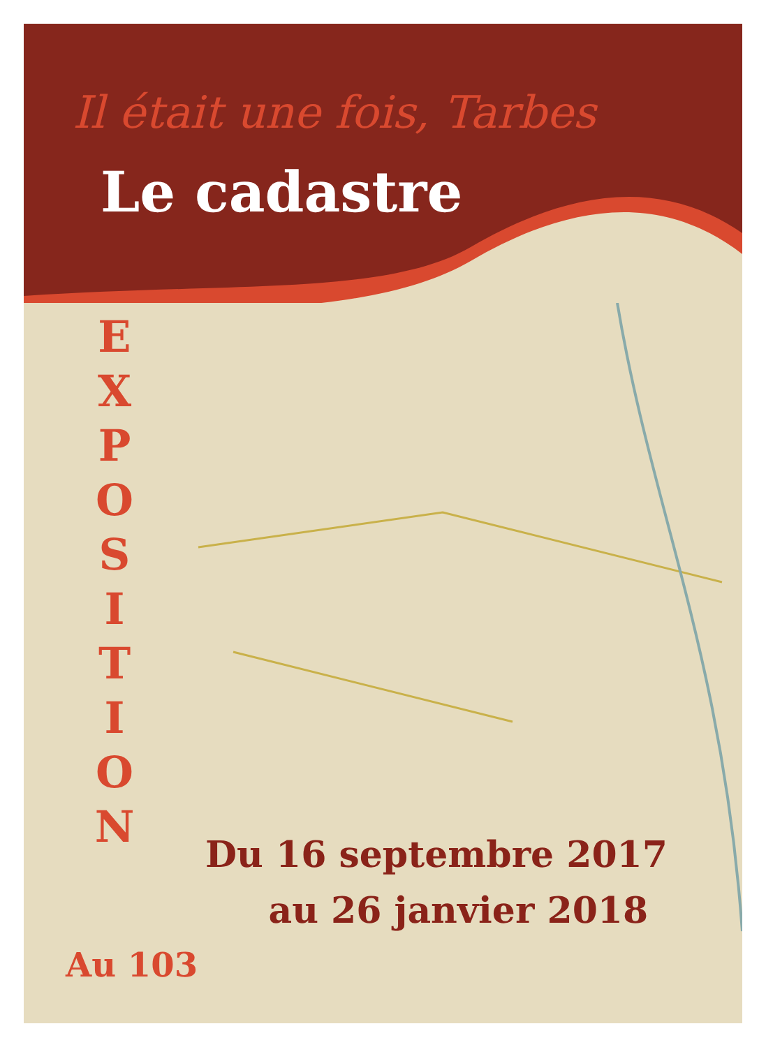Il était une fois, Tarbes
Le cadastre
E X P O S I T I O N
Du 16 septembre 2017
au 26 janvier 2018
Au 103